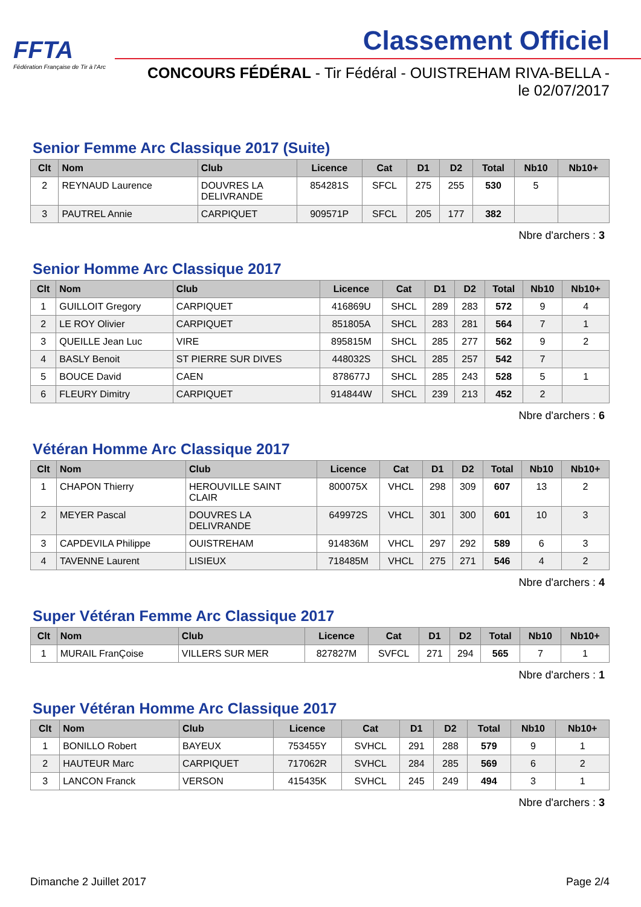FFTA
Fédération Française de Tir à l'Arc
Classement Officiel
CONCOURS FÉDÉRAL - Tir Fédéral - OUISTREHAM RIVA-BELLA - le 02/07/2017
Senior Femme Arc Classique 2017 (Suite)
| Clt | Nom | Club | Licence | Cat | D1 | D2 | Total | Nb10 | Nb10+ |
| --- | --- | --- | --- | --- | --- | --- | --- | --- | --- |
| 2 | REYNAUD Laurence | DOUVRES LA DELIVRANDE | 854281S | SFCL | 275 | 255 | 530 | 5 | |
| 3 | PAUTREL Annie | CARPIQUET | 909571P | SFCL | 205 | 177 | 382 | | |
Nbre d'archers : 3
Senior Homme Arc Classique 2017
| Clt | Nom | Club | Licence | Cat | D1 | D2 | Total | Nb10 | Nb10+ |
| --- | --- | --- | --- | --- | --- | --- | --- | --- | --- |
| 1 | GUILLOIT Gregory | CARPIQUET | 416869U | SHCL | 289 | 283 | 572 | 9 | 4 |
| 2 | LE ROY Olivier | CARPIQUET | 851805A | SHCL | 283 | 281 | 564 | 7 | 1 |
| 3 | QUEILLE Jean Luc | VIRE | 895815M | SHCL | 285 | 277 | 562 | 9 | 2 |
| 4 | BASLY Benoit | ST PIERRE SUR DIVES | 448032S | SHCL | 285 | 257 | 542 | 7 | |
| 5 | BOUCE David | CAEN | 878677J | SHCL | 285 | 243 | 528 | 5 | 1 |
| 6 | FLEURY Dimitry | CARPIQUET | 914844W | SHCL | 239 | 213 | 452 | 2 | |
Nbre d'archers : 6
Vétéran Homme Arc Classique 2017
| Clt | Nom | Club | Licence | Cat | D1 | D2 | Total | Nb10 | Nb10+ |
| --- | --- | --- | --- | --- | --- | --- | --- | --- | --- |
| 1 | CHAPON Thierry | HEROUVILLE SAINT CLAIR | 800075X | VHCL | 298 | 309 | 607 | 13 | 2 |
| 2 | MEYER Pascal | DOUVRES LA DELIVRANDE | 649972S | VHCL | 301 | 300 | 601 | 10 | 3 |
| 3 | CAPDEVILA Philippe | OUISTREHAM | 914836M | VHCL | 297 | 292 | 589 | 6 | 3 |
| 4 | TAVENNE Laurent | LISIEUX | 718485M | VHCL | 275 | 271 | 546 | 4 | 2 |
Nbre d'archers : 4
Super Vétéran Femme Arc Classique 2017
| Clt | Nom | Club | Licence | Cat | D1 | D2 | Total | Nb10 | Nb10+ |
| --- | --- | --- | --- | --- | --- | --- | --- | --- | --- |
| 1 | MURAIL FranÇoise | VILLERS SUR MER | 827827M | SVFCL | 271 | 294 | 565 | 7 | 1 |
Nbre d'archers : 1
Super Vétéran Homme Arc Classique 2017
| Clt | Nom | Club | Licence | Cat | D1 | D2 | Total | Nb10 | Nb10+ |
| --- | --- | --- | --- | --- | --- | --- | --- | --- | --- |
| 1 | BONILLO Robert | BAYEUX | 753455Y | SVHCL | 291 | 288 | 579 | 9 | 1 |
| 2 | HAUTEUR Marc | CARPIQUET | 717062R | SVHCL | 284 | 285 | 569 | 6 | 2 |
| 3 | LANCON Franck | VERSON | 415435K | SVHCL | 245 | 249 | 494 | 3 | 1 |
Nbre d'archers : 3
Dimanche 2 Juillet 2017 Page 2/4